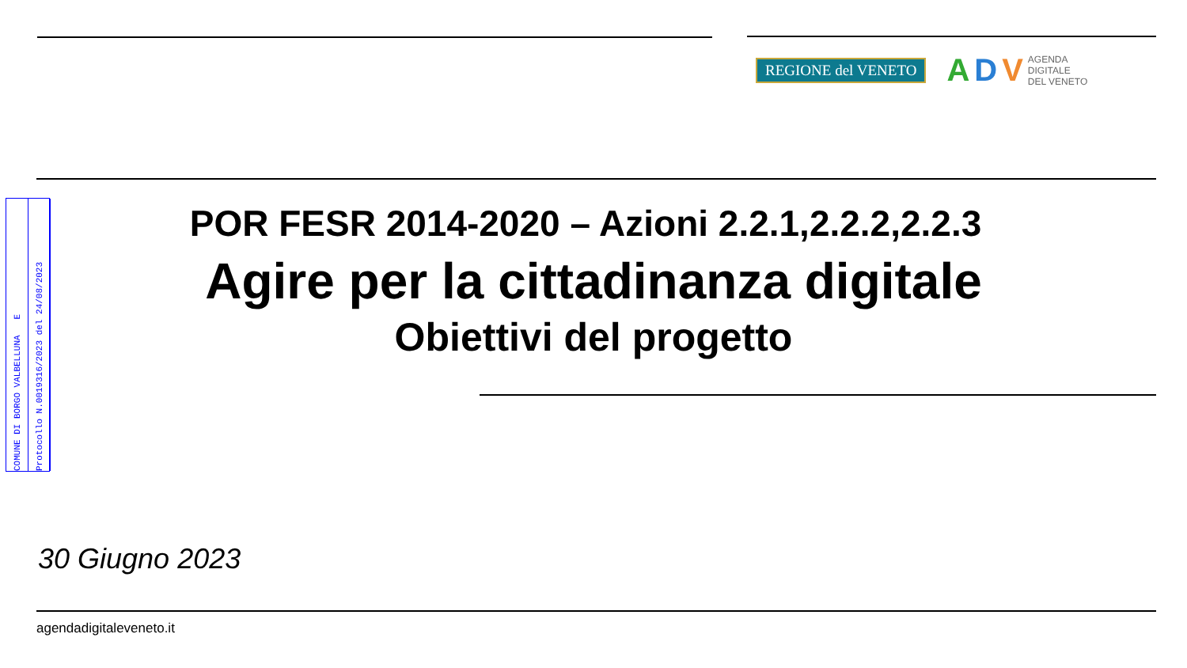REGIONE del VENETO
A D V AGENDA
DIGITALE
DEL VENETO
COMUNE DI BORGO VALBELLUNA E
Protocollo N.0019316/2023 del 24/08/2023
POR FESR 2014-2020 – Azioni 2.2.1,2.2.2,2.2.3
Agire per la cittadinanza digitale
Obiettivi del progetto
30 Giugno 2023
agendadigitaleveneto.it